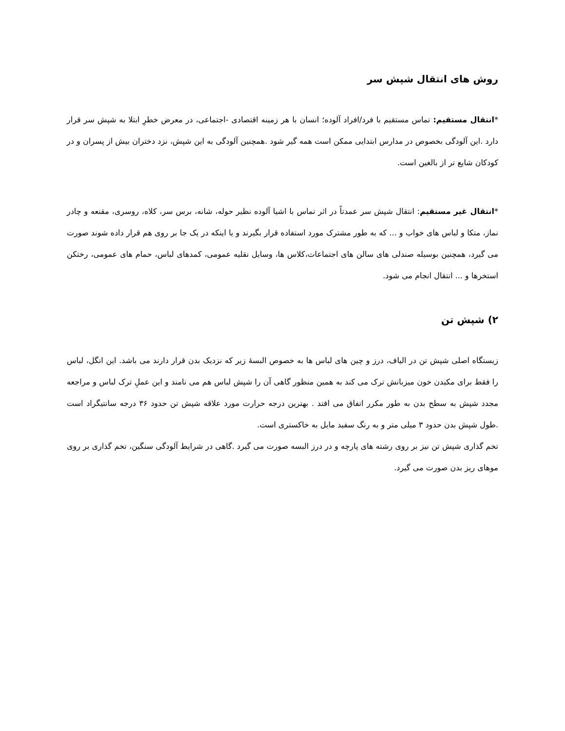روش های انتقال شپش سر
*انتقال مستقیم: تماس مستقیم با فرد/افراد آلوده؛ انسان با هر زمینه اقتصادی -اجتماعی، در معرض خطرِ ابتلا به شپش سر قرار دارد .این آلودگی بخصوص در مدارس ابتدایی ممکن است همه گیر شود .همچنین آلودگی به این شپش، نزد دختران بیش از پسران و در کودکان شایع تر از بالغین است.
*انتقال غیر مستقیم: انتقال شپش سر عمدتاً در اثر تماس با اشیا آلوده نظیر حوله، شانه، برس سر، کلاه، روسری، مقنعه و چادر نماز، متکا و لباس های خواب و ... که به طور مشترک مورد استفاده قرار بگیرند و یا اینکه در یک جا بر روی هم قرار داده شوند صورت می گیرد، همچنین بوسیله صندلی های سالن های اجتماعات،کلاس ها، وسایل نقلیه عمومی، کمدهای لباس، حمام های عمومی، رختکن استخرها و ... انتقال انجام می شود.
۲) شپش تن
زیستگاه اصلی شپش تن در الیاف، درز و چین های لباس ها به خصوص البسهٔ زیر که نزدیک بدن قرار دارند می باشد. این انگل، لباس را فقط برای مکیدن خون میزبانش ترک می کند به همین منظور گاهی آن را شپش لباس هم می نامند و این عملِ ترک لباس و مراجعه مجدد شپش به سطح بدن به طور مکرر اتفاق می افتد . بهترین درجه حرارت مورد علاقه شپش تن حدود ۳۶ درجه سانتیگراد است .طول شپش بدن حدود ۳ میلی متر و به رنگ سفید مایل به خاکستری است.
تخم گذاری شپش تن نیز بر روی رشته های پارچه و در درز البسه صورت می گیرد .گاهی در شرایط آلودگی سنگین، تخم گذاری بر روی موهای ریز بدن صورت می گیرد.